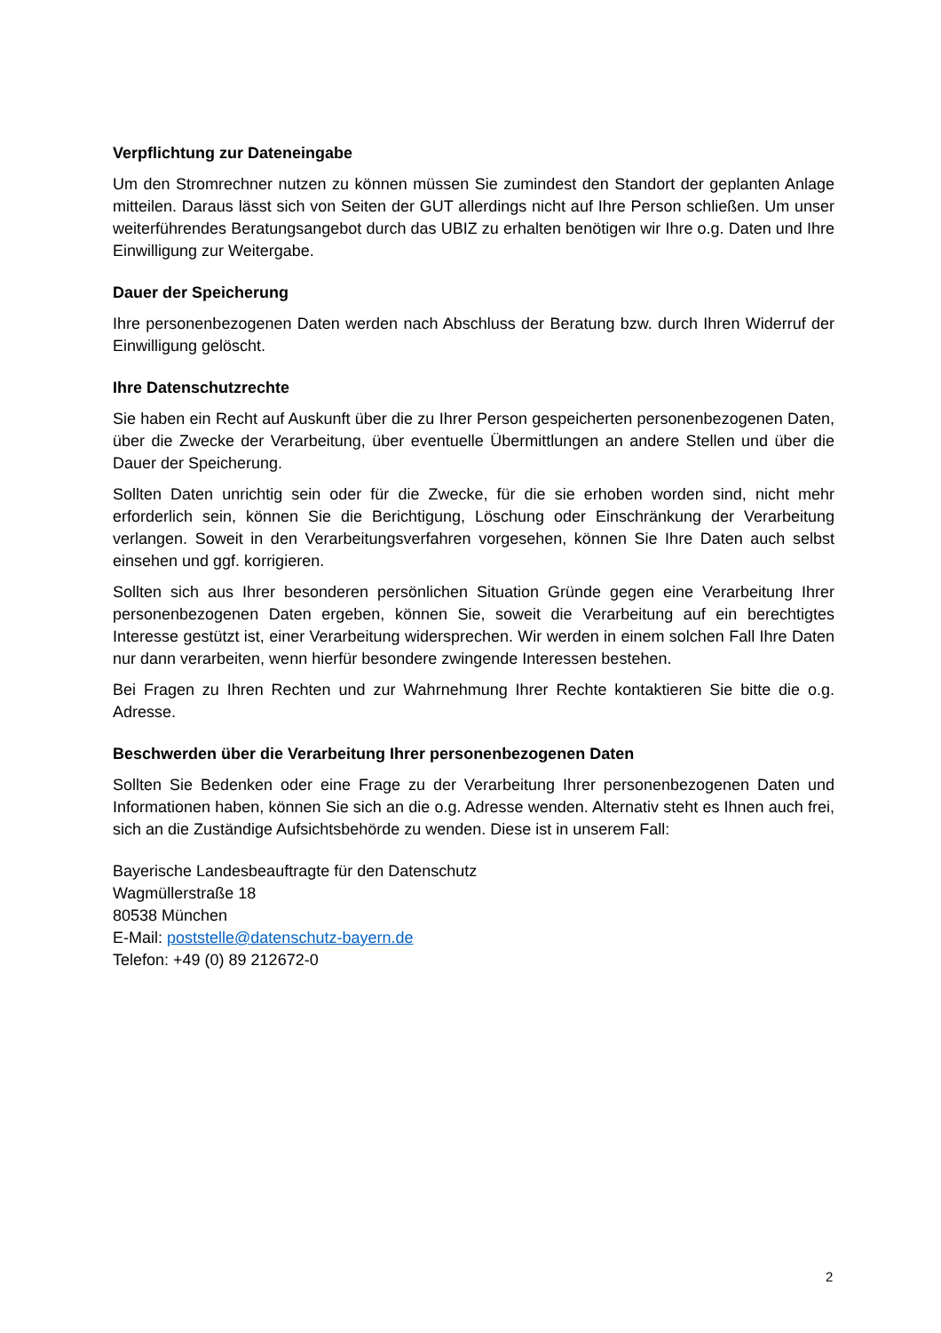Verpflichtung zur Dateneingabe
Um den Stromrechner nutzen zu können müssen Sie zumindest den Standort der geplanten Anlage mitteilen. Daraus lässt sich von Seiten der GUT allerdings nicht auf Ihre Person schließen. Um unser weiterführendes Beratungsangebot durch das UBIZ zu erhalten benötigen wir Ihre o.g. Daten und Ihre Einwilligung zur Weitergabe.
Dauer der Speicherung
Ihre personenbezogenen Daten werden nach Abschluss der Beratung bzw. durch Ihren Widerruf der Einwilligung gelöscht.
Ihre Datenschutzrechte
Sie haben ein Recht auf Auskunft über die zu Ihrer Person gespeicherten personenbezogenen Daten, über die Zwecke der Verarbeitung, über eventuelle Übermittlungen an andere Stellen und über die Dauer der Speicherung.
Sollten Daten unrichtig sein oder für die Zwecke, für die sie erhoben worden sind, nicht mehr erforderlich sein, können Sie die Berichtigung, Löschung oder Einschränkung der Verarbeitung verlangen. Soweit in den Verarbeitungsverfahren vorgesehen, können Sie Ihre Daten auch selbst einsehen und ggf. korrigieren.
Sollten sich aus Ihrer besonderen persönlichen Situation Gründe gegen eine Verarbeitung Ihrer personenbezogenen Daten ergeben, können Sie, soweit die Verarbeitung auf ein berechtigtes Interesse gestützt ist, einer Verarbeitung widersprechen. Wir werden in einem solchen Fall Ihre Daten nur dann verarbeiten, wenn hierfür besondere zwingende Interessen bestehen.
Bei Fragen zu Ihren Rechten und zur Wahrnehmung Ihrer Rechte kontaktieren Sie bitte die o.g. Adresse.
Beschwerden über die Verarbeitung Ihrer personenbezogenen Daten
Sollten Sie Bedenken oder eine Frage zu der Verarbeitung Ihrer personenbezogenen Daten und Informationen haben, können Sie sich an die o.g. Adresse wenden. Alternativ steht es Ihnen auch frei, sich an die Zuständige Aufsichtsbehörde zu wenden. Diese ist in unserem Fall:
Bayerische Landesbeauftragte für den Datenschutz
Wagmüllerstraße 18
80538 München
E-Mail: poststelle@datenschutz-bayern.de
Telefon: +49 (0) 89 212672-0
2